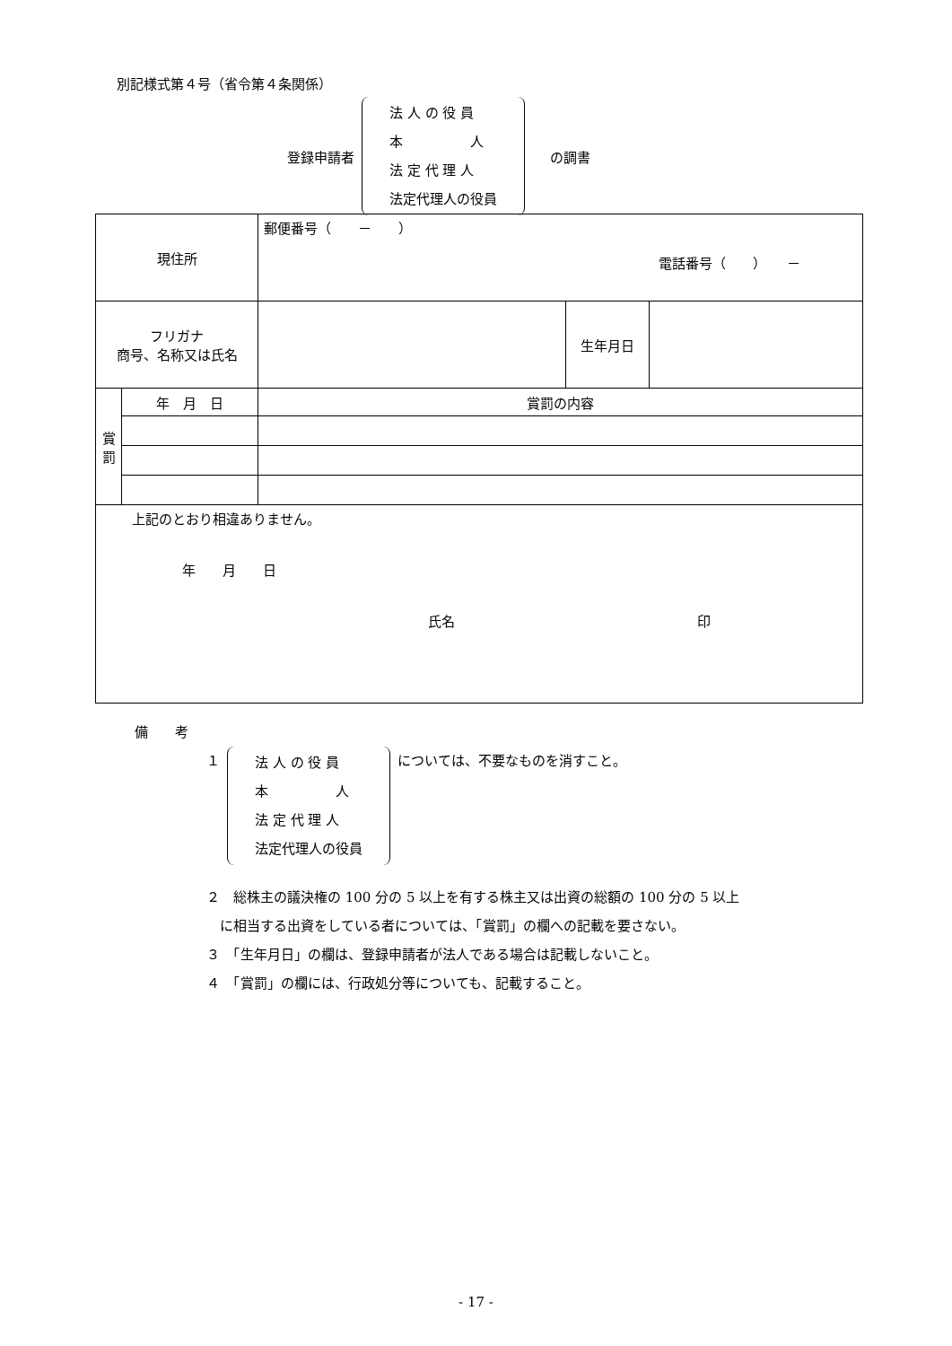別記様式第４号（省令第４条関係）
登録申請者
法 人 の 役 員
本　　　　　人
法 定 代 理 人
法定代理人の役員
の調書
| 現住所 | | 郵便番号（ － ） 電話番号（ ） － | | | |
| フリガナ 商号、名称又は氏名 | | | | 生年月日 | |
| 賞 罰 | 年 月 日 | | 賞罰の内容 | | |
| 上記のとおり相違ありません。 年 月 日 氏名 印 | | | | | |
備　　考
１
法 人 の 役 員
本　　　　　人
法 定 代 理 人
法定代理人の役員
については、不要なものを消すこと。
２　総株主の議決権の 100 分の 5 以上を有する株主又は出資の総額の 100 分の 5 以上
　に相当する出資をしている者については、「賞罰」の欄への記載を要さない。
３　「生年月日」の欄は、登録申請者が法人である場合は記載しないこと。
４　「賞罰」の欄には、行政処分等についても、記載すること。
- 17 -